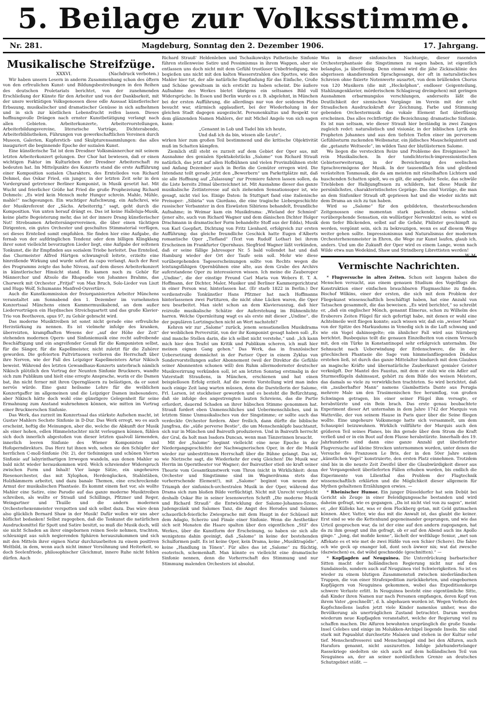5. Beilage zur Volksstimme.
Nr. 281. Magdeburg, Sonntag den 2. Dezember 1906. 17. Jahrgang.
Musikalische Streifzüge.
XXXVI. (Nachdruck verboten.)
Wir haben unsern Lesern in anderm Zusammenhang schon des öftern von den erfreulichen Kunst- und Bildungsbestrebungen in den Reihen des deutschen Proletariats berichtet, von der zunehmenden Erschließung der Künste für den Arbeiter und von der Dankbarkeit, mit der unsre werktätigen Volksgenossen diese edle Aussaat künstlerischer Erbauung, musikalischer und dramatischer Genüsse in sich aufnehmen und in sich zur köstlichen Lebensfrucht reifen lassen. Dieses hoffnungsvolle Drängen nach ernster Kunstbetätigung verlangt nach allen Gebieten. Arbeiterkonzerte, Arbeitervorstellungen, Arbeiterbildungsvereine, literarische Vorträge, Dichterabende, Arbeiterbibliotheken, Führungen von gewerkschaftlichen Vereinen durch Museen, Galerien, Kupferstich- und Skulpturensammlungen: das alles inauguriert die beginnende Epoche der sozialen Kunst.
Eine künstlerische Tat ist dem Dresdner Volksmännerchor mit seinem letzten Arbeiterkonzert gelungen. Der Chor hat bewiesen, daß er einen wichtigen Faktor im Kulturleben der Dresdner Arbeiterschaft zu bedeuten hat. Im Mittelpunkte des Konzerts stand die erste Aufführung einer Komposition sozialen Charakters, des Ernteliedes von Richard Dehmel, das Oskar Fried, ein junger, in der letzten Zeit sehr in den Vordergrund getretener Berliner Komponist, in Musik gesetzt hat. Mit Wucht und feierlicher Größe hat Fried die große Prophezeiung Richard Dehmels: „Es wird kein Mensch mehr Hunger schrein. Mahle, Mühle, mahle!“ nachgesungen. Ein wuchtiger Aufschwung, ein Aufschrei, wie der Musikreferent der „Sächs. Arbeiterztg.“ sagt, geht durch die Komposition. Von unten herauf drängt es. Das ist keine Halleluja-Musik, keine platte Begeisterung mehr, das ist der innere Drang künstlerischer Not! Strebsamen Arbeitersängervereinen, die über einen tüchtigen Dirigenten, ein gutes Orchester und geschultes Stimmaterial verfügen, sei dieses Erntelied somit empfohlen. Sie finden hier eine Aufgabe, die fernab von der aufdringlichen Tendenz oder dem billigen Klingklang ihrer sonst vielleicht bevorzugten Lieder liegt, eine Aufgabe der seltenen Tonkunst, die ihr Empfinden aus sozialem Triebe herleitet. Das Erntelied, das Chormeister Alfred Härtgen schwungvoll leitete, erzielte eine hinreißende Wirkung und wurde sofort da capo verlangt. Auch der Rest des Programms zeigte das hohe Niveau, auf dem dieses Arbeiterkonzert in künstlerischer Hinsicht stand. Es kamen noch zu Gehör für Männerchor und Altsolo die Rhapsodie von Johannes Brahms, das Chorwerk mit Orchester „Fritjof“ von Max Bruch, Solo-Lieder von Liszt und Hugo Wolf, Schumanns Manfred-Ouvertüre.
Auch die Kunstkommission der freiorganisierten Arbeiter Münchens veranstaltet am Sonnabend den 1. Dezember im vornehmsten Konzertsaal Münchens einen Kammermusikabend, an dem außer Liedervorträgen ein Haydnsches Streichquartett und das große Klavier-Trio von Beethoven, opus 97, zu Gehör gebracht wird.
Das moderne Musiktreiben ist sonst nicht gerade eine erfreuliche Herzstärkung zu nennen. Es ist vielmehr infolge des kranken, überreizten, krampfhaften Wesens der „auf der Höhe der Zeit“ stehenden modernen Opern- und Sinfoniemusik eine recht aufreibende Beschäftigung und ein angreifender Genuß für die Komponisten selbst, für die Sänger, für die Kapellmeister, nicht zuletzt für die Zuhörer geworden. Die gefeierten Pultvirtuosen verlieren die Herrschaft über ihre Nerven, wie der Fall des Leipziger Kapellmeisters Artur Nikisch beweist. Während des letzten Gewandhaus-Konzerts unterbrach nämlich Nikisch plötzlich den Vortrag der Neunten Sinfonie Bruckners, wandte sich zum Publikum und hielt eine erregte Ansprache, worin er die Damen bat, ihn nicht ferner mit ihren Operngläsern zu belästigen, da er sonst nervös würde. Eine ganz heilsame Lehre für die weiblichen Konzertgaffer im allgemeinen und die Leipziger Damen insbesondere, aber Nikisch hätte doch wohl eine günstigere Gelegenheit für seine Ermahnung zum Anstand wahrnehmen können, wie mitten im Vortrag einer Brucknerschen Sinfonie.
Das Werk, das zurzeit im Konzertsaal das stärkste Aufsehen macht, ist Gustav Mahlers Sechste Sinfonie in D-Dur. Das Werk erregt, wo es auch erscheint, heftig die Meinungen, aber die, welche die Abkunft der Musik als einer hohen, edlen Himmelstochter nicht verleugnen können, fühlen sich doch innerlich abgestoßen von dieser letzten qualvoll lärmenden, innerlich leeren Sinfonie des Wiener Komponisten und Hofoperndirektors. Das Herz tut ihnen weh, sehen sie den Schöpfer der herrlichen C-moll-Sinfonie (Nr. 2), der tiefsinnigen und schönen Vierten Sinfonie auf labyrinthartigen Irrwegen wandeln, aus denen Mahler so bald nicht wieder herauskommen wird. Welch schreiender Widerspruch zwischen Form und Inhalt! Vier lange Sätze, ein ungeheures Riesenorchester, das mit Xylophon, Herdenglocken, Stahlstäben, Holzhämmern arbeitet, und dazu banale Themen, eine erschreckende Armut der musikalischen Phantasie. Es kommt einem fast vor, als wollte Mahler eine Satire, eine Parodie auf das ganze moderne Musiktreiben schreiben, als wollte er Strauß und Schillings, Pfitzner und Reger, Weingartner und Thuille und die andern modernen Orchesterhexenmeister verspotten und sich selbst dazu. Das wäre denn also glücklich Bernard Shaw in der Musik! Dafür wollen wir uns aber höflichst bedanken! Selbst zugegeben, daß die Tonkunst die natürlichen Ausdrucksmittel für Spott und Satire besitzt, so muß die Musik doch, will sie nicht Schaden an ihrer eingebornen reinen Seele nehmen, trachten, schleunigst aus solch negierenden Sphären herauszukommen und sich mit den Mitteln ihrer eignen Natur durchzuarbeiten zu einem positiven Weltbild, in dem, wenn auch nicht immer Versöhnung und Heiterkeit, so doch Seelenfriede, philosophischer Gleichmut, innere Ruhe nicht fehlen dürfen. Auch
Richard Strauß' Heldenleben und Tschaikowskys Pathetische Sinfonie führen stellenweise Satire und Pessimismus in ihrem Wappen, aber sie entlassen uns doch nicht mit dem Gefühl trostloser Unbefriedigung, wie begießen uns nicht mit den kalten Wasserstrahlen des Spottes, wie dies Mahler hier tut, der alle natürliche Empfindung für das Einfache, Große und Schöne gewaltsam in sich erstickt zu haben scheint. Die äußere Aufnahme des Werkes bietet übrigens ein seltsames Bild voll Widersprüche. In Essen und Berlin wurde es z. B. abgelehnt, in München bei der ersten Aufführung, die allerdings nur von der seidenen Plebs besucht war, stürmisch applaudiert, bei der Wiederholung in der gleichen Stadt dagegen ausgezischt. Personenkultus und Respekt vor dem glänzenden Namen Mahlers, der mit Michel Angelo von sich sagen kann:
„Genannt in Lob und Tadel bin ich heute,
Und daß ich da bin, wissen alle Leute“,
wirken hier zum großen Teil bestimmend und die kritische Objektivität muß im Schatten kämpfen.
Ziemlich still steht es zurzeit auf dem Gebiet der Oper aus, mit Ausnahme des genialen Spektakelstücks „Salome“ von Richard Strauß natürlich, das jetzt auf allen Hofbühnen und vielen Provinzbühnen steht und Anfang Dezember auch in Berlin die Gemüter erregen wird. Die Intendanz teilt gerade jetzt den „Bewerbern“ um Parkettplätze mit, daß sie alle Hoffnung auf „Zulassung“ zur Premiere fahren lassen sollen, da die Liste bereits 20mal überzeichnet ist. Mit Ausnahme dieser das ganze musikalische Zeitinteresse auf sich ziehenden Sensationsoper ist, wie gesagt, nicht viel los. Einige Daten: In Stuttgart fand eine italienische Preisoper: „Sibiria“ von Giordano, die eine tragische Liebesgeschichte russischer Verbannter in den Eiswüsten Sibiriens behandelt, freundliche Aufnahme; in Weimar kam ein Musikdrama: „Wieland der Schmied“ (jener alte, auch von Richard Wagner und dem dänischen Dichter Holger Drachmann in dramatischer Form behandelte Stoff aus der Edda), Musik von Karl Goepfart, Dichtung von Fritz Lienhard, erfolgreich zur ersten Aufführung; das gleiche freundliche Geschick hatte Eugen d'Alberts romantische Oper „Tiefland“ (Text von Rudolf Lothar) bei ihrem Erscheinen im Frankfurter Opernhaus. Siegfried Wagner läßt verkünden, daß er seine fällige Jahresoper Nr. 5 bald vollendet hat und daß Hamburg wieder der Ort der Taufe sein soll. Mehr wie diese vorübergehenden Tageserscheinungen sollte von Rechts wegen die leistungsfähigen Opernbühnen eine alte, aus dem Grabe des Archivs auferstandene Oper zu interessieren wissen. Ich meine die Zauberoper „Undine“, die der einstige Freund Carl Maria von Webers E. T. A. Hoffmann, der Dichter, Maler, Musiker und Berliner Kammergerichtsrat in einer Person war, hinterlassen hat. (Er starb 1822 in Berlin.) Der verdienstvolle Tonkünstler Hans Pfitzner hat nach Hoffmanns hinterlassenen zwei Partituren, die nicht ohne Lücken waren, die Oper neu bearbeitet. Man sieht schon an dem Klavierauszug, daß hier reizvolle musikalische Schätze der Auferstehung im Bühnenlichte harren. Welche Opernleitung wagt es als erste mit dieser „Undine“, die der populären Lortzingschen nicht an Wert nachsteht?
Kehren wir zur „Salome“ zurück, jenem sensationellen Musikdrama der weiblichen Perversität, von der ihr Komponist gesagt haben soll: „Es sind manche Stellen darin, die ich selbst nicht verstehe,“ und: „Ich kann mich hier den Teufel um Kritik und Publikum scheren, ich muß hier meinen eignen Gang gehen.“ Das Werk, das in französischer Uebersetzung demnächst in der Pariser Oper in einem Zyklus von Sondervorstellungen außer Abonnement (weil der Direktor die Gefühle seiner Abonnenten schonen will) den Ruhm allermodernster deutscher Musikverirrung verkünden soll, ist am letzten Sonntag erstmalig in der Vaterstadt Straußens, in München, erschienen und hat einen beispiellosen Erfolg erzielt. Auf die zweite Vorstellung wird man indes noch einige Zeit lang warten müssen, denn die Darstellerin der Salome, Frl. Larsen, ist stockheiser geworden und es besteht die Befürchtung, daß sie infolge des angestrengten lauten Schreiens, das die Partie erfordert, dauernd Schaden an ihrer hübschen Stimme genommen hat. Strauß fordert eben Unmenschliches und Uebermenschliches, und in letztem Sinne Unmusikalisches von der Singstimme; er sollte auch das verdeckte Orchester fordern. Aber freilich, dann dürfte die biblische Jungfrau, die „süße perverse Bestie“, die um Menschenköpfe bauchtanzt, sich nur in München und Baireuth produzieren. Und in Baireuth herrscht der Gral, da holt man Isadora Duncan, wenn man Tänzerinnen braucht.
Mit der „Salome“ beginnt vielleicht eine neue Epoche in der Niedergangsgeschichte der Nachwagnerischen Oper, in der die Musik wieder zur unbestrittenen Herrschaft über die Bühne gelangt. Das ist, wie Nietzsche sagt, die Wiederkehr der ewig Gleichen! Die Musik war Herrin im Operntheater vor Wagner; der Baireuther stieß sie kraft seiner Theorie vom Gesamtkunstwerk vom Thron (nicht in Wirklichkeit: denn Orchester und Singstimme sind im Wagnerdrama stets das vorherrschende Element!), mit „Salome“ beginnt von neuem der Triumph der sinfonisch-orchestralen Musik in der Oper, während das Drama sich zum bloßen Bilde verflüchtigt. Nicht mit Unrecht vergleicht deshalb Oskar Bie in seiner lesenswerten Schrift „Die moderne Musik und Richard Strauß“ die Entwicklung der Salome-Johannes-Szene, Judengezänk und Salomes Tanz, die Angst des Herodes und Salomes schauerlich-feierliche Zwiesprache mit dem Haupt in der Schüssel mit dem Adagio, Scherzo und Finale einer Sinfonie. Wenn die Aesthetiker sich seit Monaten die Haare spalten über den eigentlichen „Stil“ des Werkes, über die Kunstform der Erscheinung, so haben sie sich alle wenigstens dahin geeinigt, daß „Salome“ in keine der bestehenden Schulformen paßt. Es ist keine Oper, kein Drama, keine „Musiktragödie“, keine „Handlung in Tönen“. Für alles das ist „Salome“ zu flüchtig, esoterisch, schemenhaft. Man könnte es vielleicht eine dramatische Sinfonie nennen, denn die Vorherrschaft des Stimmung und nur Stimmung malenden Orchesters ist absolut.
Was in dieser sinfonischen Nachtorgie, dieser rasenden Orchesterphantasie die Singstimmen zu sagen haben, ist eigentlich belanglos, ja überflüssig. Denn einmal wird die jähe Zickzacklinie des abgerissen skandierenden Sprachgesangs, der oft in naturalistisches Schreien ohne fixierte Notenwerte ausartet, von dem brüllenden Chorus von 120 Musikern (die mit „Heckelphon“, endloser Geigenteilung, Stahlzungenklavier, mörderischem Schlagzeug dreingehen) mit geringen Ausnahmen erbarmungslos verschlungen, anderseits läßt die Deutlichkeit der szenischen Vorgänge im Verein mit der echt Straußschen Ausdruckskraft der Zeichnung, Farbe und Stimmung gebenden Orchestermusik das vokale Element fast überflüssig erscheinen. Das alles rechtfertigt die Bezeichnung: dramatische Sinfonie. Es ist nun seltsam, wie dieser Strauß hier beständig in zwei Zungen zugleich redet: naturalistisch und visionär, in der biblischen Lyrik des Propheten Johannes und aus den tiefsten Tiefen einer im perversem Gefühlssturm zuckenden Weibsnatur, ein jüdisches Mauschelquintett und die „getanzte Weltseele“, im wilden Tanz der blutlüsternen Salome.
Wo liegen die versteckten Reize und Probleme des Ereignisses? Im rein Musikalischen. In der tondichterisch-impressionistischen Gebietserweiterung, in der Bereicherung des seelischen Sprachvermögens der Musik. In der tausendfach fein und gleißend verästelten Tonmosaik, die da am meisten mit rätselhaften Lichtern und huschenden Schatten spielt, wo es gilt, die angefaulte Seele, das schwüle Triebleben der Halbjungfrauen zu schildern, hat diese Musik ihr persönlichstes, charakteristischstes Gepräge. Das sind Vorzüge, die man an dem Sinfoniker Strauß oft gepriesen hat und die wieder nichts mit dem Drama an sich zu tun haben.
Wird so „Salome“ für den gebildeten, theaterbesuchenden Zeitgenossen eine momentan stark packende, ebenso schnell vorübergehende Sensation, ein wollüstiger Nervenkitzel sein, so wird es dem tiefer Blickenden, selbst auf die Gefahr, Philister geschimpft zu werden, vergönnt sein, sich zu bekreuzigen, wenn es auf diesem Wege weiter gehen sollte. Impressionismus und Naturalismus der modernen Orchesterhexenmeister in Ehren, die Wege zur Kunst laufen, glaub ich, anders. Und um die Zukunft der Oper wird es einem Lange, wenn nach Wilde etwa nun Wedekind, Shaw und Strindberg Librettisten werden! W. M.
Vermischte Nachrichten.
* Flugversuche in alten Zeiten. Schon seit langem haben die Menschen versucht, aus einem genauen Studium des Vogelflugs die Konstruktion einer einfachen brauchbaren Flugmaschine zu finden. Bischof Wilkins, einer der ersten, die sich mit dem Problem der Fliegekunst wissenschaftlich beschäftigt haben, hat eine Anzahl von Tatsachen gesammelt, die das beweisen. „Es wird berichtet,“ so schreibt er, „daß ein englischer Mönch, genannt Elmerus, schon zu Wilhelm des Eroberers Zeiten Flügel für sich gefertigt habe, mit denen er wohl eine Achtelmeile weit fliegen konnte; auch wissen wir, daß ein „weiser Mann“ von der Spitze des Markusdoms in Venedig sich in die Luft schwang und wie ein Vogel dahinsegelte; ein ähnlicher Fall wird aus Nürnberg berichtet. Busbequius teilt die genauen Einzelheiten von einem Versuch mit, den ein Türke in Konstantinopel sehr erfolgreich unternahm. Die Sehnsucht nach Ueberwindung der Erdenschwere, die in der griechischen Phantasie die Sage vom himmelanfliegenden Dädalus erstehen ließ, ist durch das ganze Mittelalter hindurch mit dem Glauben an magische Kräfte und übernatürliche Zauberkunst genialer Geister verknüpft. Der Mantel des Faustus, mit dem er stolz wie ein Adler auf Sturmesflügeln dahinsaust, gehört zu dem Bilde des weisen Meisters, das damals so viele zu verwirklichen trachteten. So wird berichtet, daß ein „zauberhafter Mann“ namens Giambattista Dante aus Perugia mehrere Male um den Trasimenischen See herumflog, von großen Schwingen getragen, bis einer seiner Flügel ihm versagte, er herabstürzte und ein Bein brach. Das erste genau beobachtete Experiment dieser Art unternahm in dem Jahre 1742 der Marquis von Wattevilie, der von seinem Hause in Paris quer über die Seine fliegen wollte. Eine ungeheure Volksmenge hatte sich versammelt, um dem Schauspiel beizuwohnen. Wirklich vollführte der Marquis auch den größeren Teil seines Planes, bis ihn gerade über dem Strom die Kraft verließ und er in ein Boot auf dem Flusse herabstürzte. Innerhalb des 19. Jahrhunderts sind dann eine ganze Anzahl gut überlieferter Flugversuche auf kleine Strecken unternommen worden, unter denen die Versuche des Franzosen Le Bris, der in den 50er Jahre seinen „künstlichen Vogel“ konstruierte, den ersten Platz einnehmen. Trotzdem sind bis in die neuste Zeit Zweifel über die Glaubwürdigkeit dieser aus der Vergangenheit überlieferten Fällen erhoben worden, bis endlich die Experimente von Lilienthal das Problem der Flugtechnik wissenschaftlich erklärten und die Möglichkeit dieser allgemein für Mythen gehaltenen Erzählungen erwies. —
* Rheinischer Humor. Ein junger Düsseldorfer hat sein Debüt bei Gericht als Zeuge in einer Beleidigungssache bestanden und wird daheim gefragt, wie es gegangen. „Da ist nicht viel von zu sagen“, meint er, „der Külleks hat, was er dem Flockberg getan, mit Geld gutmachen können. Aber, Vatter, wie das mit die Anwalt ist, das glaubt die keiner. Erst sind se wie die Kettenhund gegeneinander gesprungen, und wie das Urteil gesprochen war, da ist der eine auf den andern zugegangen, hat da zu ihm gesagt und ihn gefragt, ob er auf den Abend auch ins Apollo ginge.“ „Jong, dat moßde kenne“, lächelt der weltkluge Senior, „met son Affekate es et wie met de zwei Häfde von een Schier (Schere). Die fahre och wie geck op enanger loß, dont sech äwwer nix; wat dat zwesche (dazwischen) es, dat wöhd geschnedde (geschnitten).“ —
* Kopfjagden auf Neuguinea. Die Unterdrückung barbarischer Sitten macht der holländischen Regierung nicht nur auf den Sundainseln, sondern auch auf Neuguinea viel Schwierigkeiten. So ist es wieder zu einem blutigen Zusammenstoß zwischen niederländischen Truppen, die von einer Strafexpedition zurückkehrten, und eingebornen Kopfjägern von Neuguinea gekommen, wobei das Expeditionskorps schwere Verluste erlitt. In Neuguinea besteht eine eigentümliche Sitte, daß Kinder ihren Namen nur nach Personen empfangen, deren Kopf von ihrem Vater „geschnellt“, d. h. abgehauen worden ist. Wegen Verbots des Kopfschnellens laufen jetzt viele Kinder namenlos umher, was die Bevölkerung als unerträglichen Zustand betrachtet. Darum werden wiederum neue Kopfjagden veranstaltet, welche der Regierung viel zu schaffen machen. Die Alfuren bewohnten ursprünglich die große Sunda-Insel Celebes und einige im Molukken-Archipel liegende Inseln. Sie sind stark mit Papuablut durchsetzte Malaien und stehen in der Kultur sehr tief. Menschenfresserei und Menschenjagd sind bei den Alfuren, auch Harafora genannt, nicht auszurotten. Infolge jahrhundertelanger Rassekriege siedelten sie sich auch auf dem holländischen Teil von Neuguinea an, der an seiner nordöstlichen Grenze an deutsches Schutzgebiet stößt. —